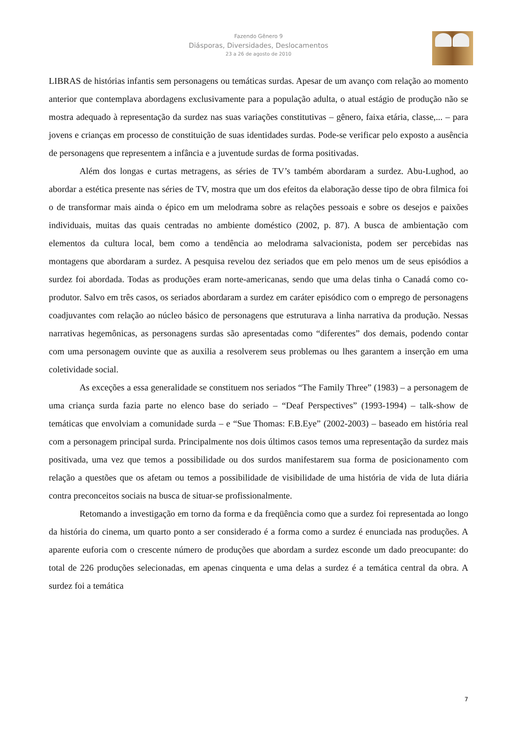Fazendo Gênero 9
Diásporas, Diversidades, Deslocamentos
23 a 26 de agosto de 2010
LIBRAS de histórias infantis sem personagens ou temáticas surdas. Apesar de um avanço com relação ao momento anterior que contemplava abordagens exclusivamente para a população adulta, o atual estágio de produção não se mostra adequado à representação da surdez nas suas variações constitutivas – gênero, faixa etária, classe,... – para jovens e crianças em processo de constituição de suas identidades surdas. Pode-se verificar pelo exposto a ausência de personagens que representem a infância e a juventude surdas de forma positivadas.
Além dos longas e curtas metragens, as séries de TV’s também abordaram a surdez. Abu-Lughod, ao abordar a estética presente nas séries de TV, mostra que um dos efeitos da elaboração desse tipo de obra filmica foi o de transformar mais ainda o épico em um melodrama sobre as relações pessoais e sobre os desejos e paixões individuais, muitas das quais centradas no ambiente doméstico (2002, p. 87). A busca de ambientação com elementos da cultura local, bem como a tendência ao melodrama salvacionista, podem ser percebidas nas montagens que abordaram a surdez. A pesquisa revelou dez seriados que em pelo menos um de seus episódios a surdez foi abordada. Todas as produções eram norte-americanas, sendo que uma delas tinha o Canadá como co-produtor. Salvo em três casos, os seriados abordaram a surdez em caráter episódico com o emprego de personagens coadjuvantes com relação ao núcleo básico de personagens que estruturava a linha narrativa da produção. Nessas narrativas hegemônicas, as personagens surdas são apresentadas como “diferentes” dos demais, podendo contar com uma personagem ouvinte que as auxilia a resolverem seus problemas ou lhes garantem a inserção em uma coletividade social.
As exceções a essa generalidade se constituem nos seriados “The Family Three” (1983) – a personagem de uma criança surda fazia parte no elenco base do seriado – “Deaf Perspectives” (1993-1994) – talk-show de temáticas que envolviam a comunidade surda – e “Sue Thomas: F.B.Eye” (2002-2003) – baseado em história real com a personagem principal surda. Principalmente nos dois últimos casos temos uma representação da surdez mais positivada, uma vez que temos a possibilidade ou dos surdos manifestarem sua forma de posicionamento com relação a questões que os afetam ou temos a possibilidade de visibilidade de uma história de vida de luta diária contra preconceitos sociais na busca de situar-se profissionalmente.
Retomando a investigação em torno da forma e da freqüência como que a surdez foi representada ao longo da história do cinema, um quarto ponto a ser considerado é a forma como a surdez é enunciada nas produções. A aparente euforia com o crescente número de produções que abordam a surdez esconde um dado preocupante: do total de 226 produções selecionadas, em apenas cinquenta e uma delas a surdez é a temática central da obra. A surdez foi a temática
7